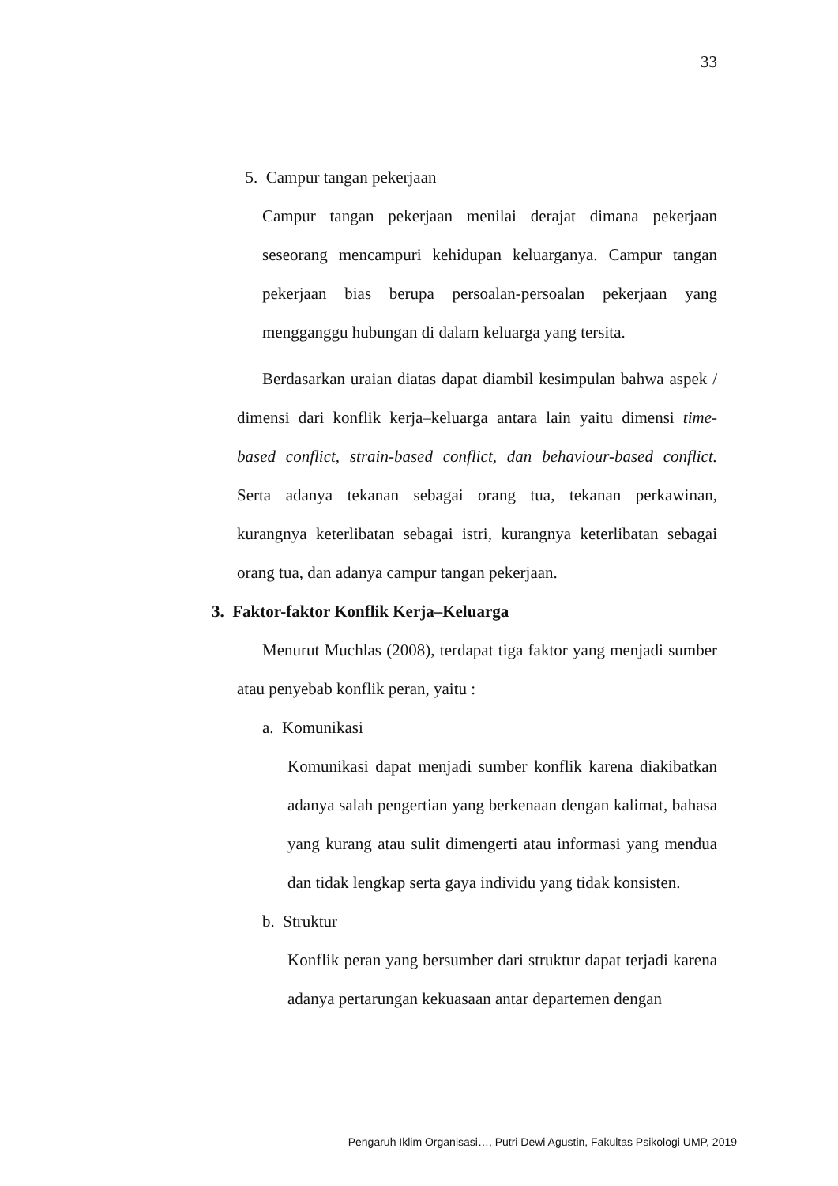33
5. Campur tangan pekerjaan
Campur tangan pekerjaan menilai derajat dimana pekerjaan seseorang mencampuri kehidupan keluarganya. Campur tangan pekerjaan bias berupa persoalan-persoalan pekerjaan yang mengganggu hubungan di dalam keluarga yang tersita.
Berdasarkan uraian diatas dapat diambil kesimpulan bahwa aspek / dimensi dari konflik kerja–keluarga antara lain yaitu dimensi time-based conflict, strain-based conflict, dan behaviour-based conflict. Serta adanya tekanan sebagai orang tua, tekanan perkawinan, kurangnya keterlibatan sebagai istri, kurangnya keterlibatan sebagai orang tua, dan adanya campur tangan pekerjaan.
3. Faktor-faktor Konflik Kerja–Keluarga
Menurut Muchlas (2008), terdapat tiga faktor yang menjadi sumber atau penyebab konflik peran, yaitu :
a. Komunikasi
Komunikasi dapat menjadi sumber konflik karena diakibatkan adanya salah pengertian yang berkenaan dengan kalimat, bahasa yang kurang atau sulit dimengerti atau informasi yang mendua dan tidak lengkap serta gaya individu yang tidak konsisten.
b. Struktur
Konflik peran yang bersumber dari struktur dapat terjadi karena adanya pertarungan kekuasaan antar departemen dengan
Pengaruh Iklim Organisasi…, Putri Dewi Agustin, Fakultas Psikologi UMP, 2019